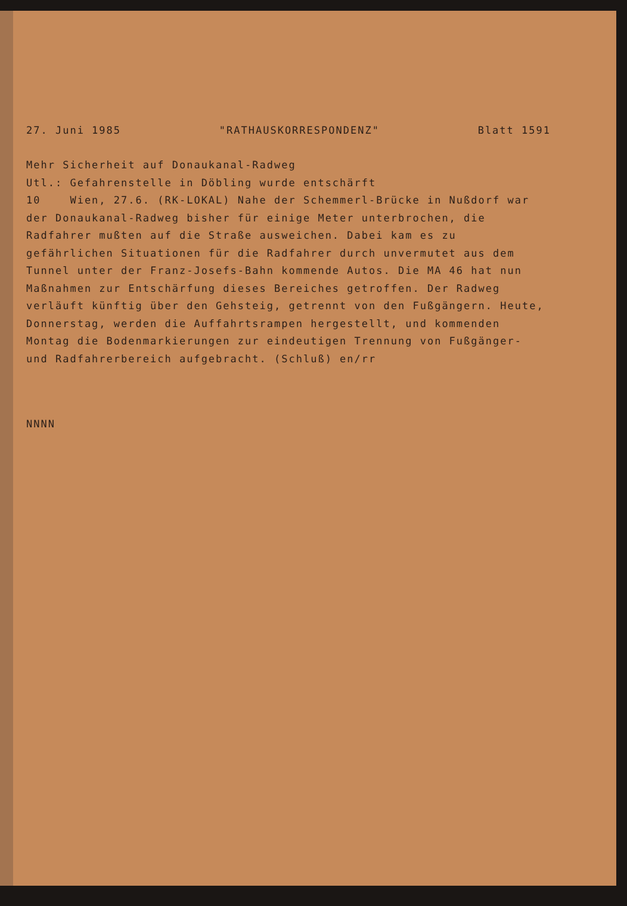27. Juni 1985 "RATHAUSKORRESPONDENZ" Blatt 1591
Mehr Sicherheit auf Donaukanal-Radweg
Utl.: Gefahrenstelle in Döbling wurde entschärft
10 Wien, 27.6. (RK-LOKAL) Nahe der Schemmerl-Brücke in Nußdorf war der Donaukanal-Radweg bisher für einige Meter unterbrochen, die Radfahrer mußten auf die Straße ausweichen. Dabei kam es zu gefährlichen Situationen für die Radfahrer durch unvermutet aus dem Tunnel unter der Franz-Josefs-Bahn kommende Autos. Die MA 46 hat nun Maßnahmen zur Entschärfung dieses Bereiches getroffen. Der Radweg verläuft künftig über den Gehsteig, getrennt von den Fußgängern. Heute, Donnerstag, werden die Auffahrtsrampen hergestellt, und kommenden Montag die Bodenmarkierungen zur eindeutigen Trennung von Fußgänger- und Radfahrerbereich aufgebracht. (Schluß) en/rr
NNNN